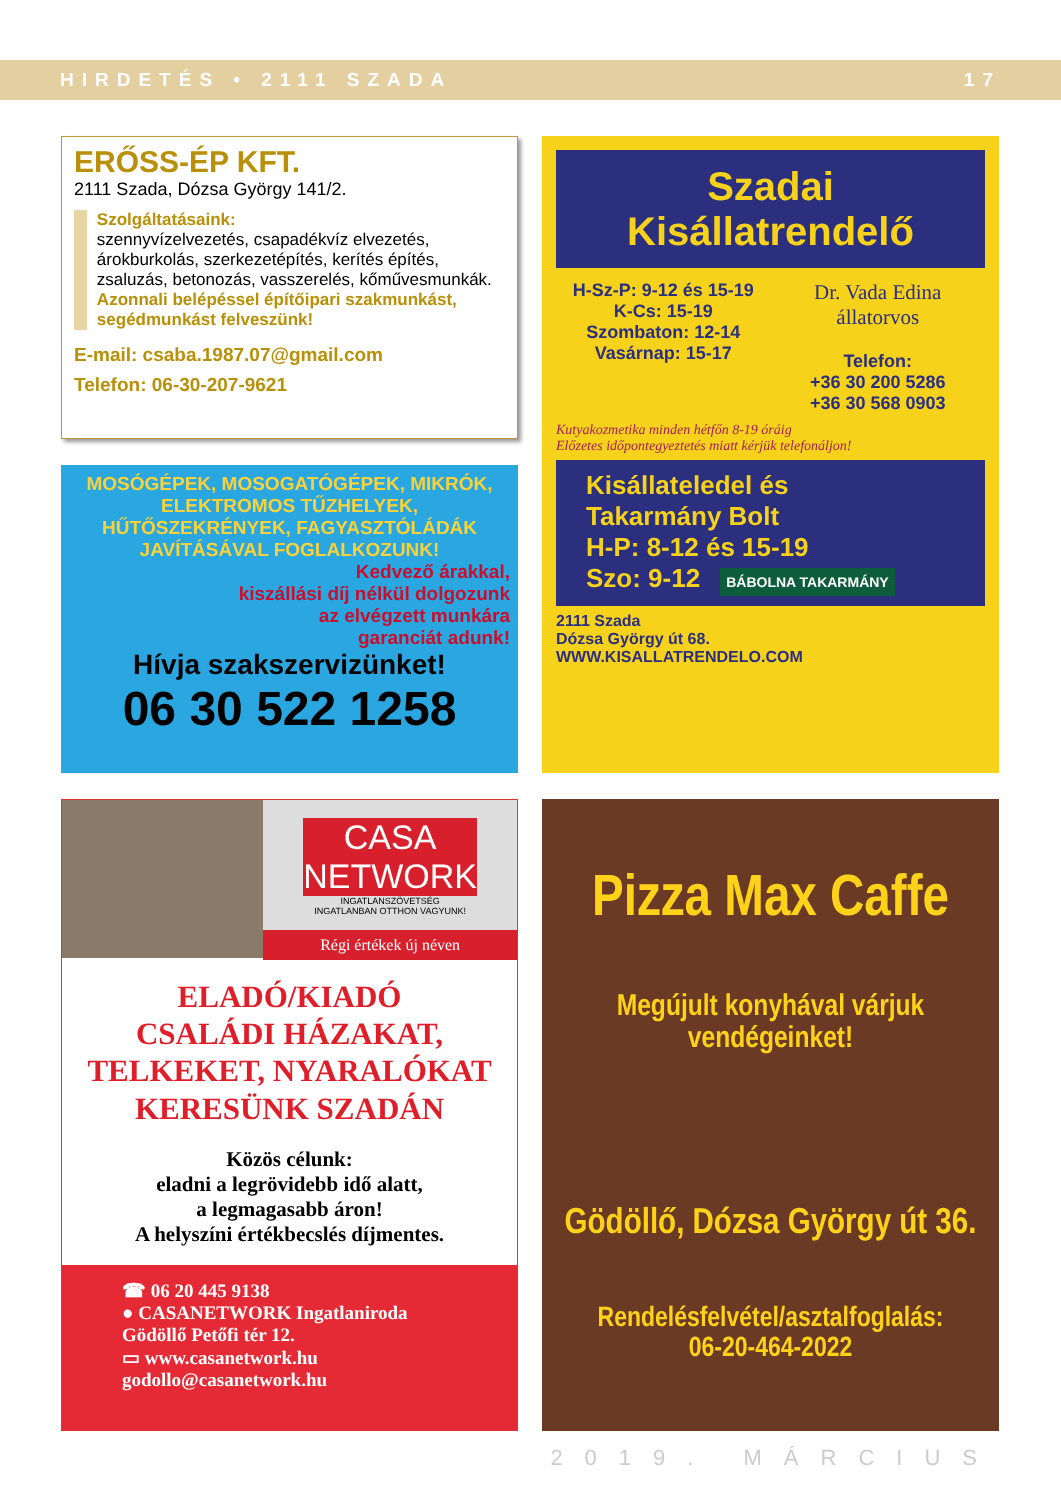HIRDETÉS • 2111 SZADA 17
ERŐSS-ÉP KFT.
2111 Szada, Dózsa György 141/2.
Szolgáltatásaink:
szennyvízelvezetés, csapadékvíz elvezetés, árokburkolás, szerkezetépítés, kerítés építés, zsaluzás, betonozás, vasszerelés, kőművesmunkák.
Azonnali belépéssel építőipari szakmunkást, segédmunkást felveszünk!
E-mail: csaba.1987.07@gmail.com
Telefon: 06-30-207-9621
MOSÓGÉPEK, MOSOGATÓGÉPEK, MIKRÓK, ELEKTROMOS TŰZHELYEK, HŰTŐSZEKRÉNYEK, FAGYASZTÓLÁDÁK JAVÍTÁSÁVAL FOGLALKOZUNK!
Kedvező árakkal,
kiszállási díj nélkül dolgozunk
az elvégzett munkára
garanciát adunk!
Hívja szakszervizünket!
06 30 522 1258
Szadai Kisállatrendelő
H-Sz-P: 9-12 és 15-19
K-Cs: 15-19
Szombaton: 12-14
Vasárnap: 15-17
Dr. Vada Edina
állatorvos
Telefon:
+36 30 200 5286
+36 30 568 0903
Kutyakozmetika minden hétfőn 8-19 óráig
Előzetes időpontegyeztetés miatt kérjük telefonáljon!
Kisállateledel és
Takarmány Bolt
H-P: 8-12 és 15-19
Szo: 9-12
BÁBOLNA TAKARMÁNY
2111 Szada
Dózsa György út 68.
WWW.KISALLATRENDELO.COM
CASA NETWORK
INGATLANSZÖVETSÉG
INGATLANBAN OTTHON VAGYUNK!
Régi értékek új néven
ELADÓ/KIADÓ
CSALÁDI HÁZAKAT,
TELKEKET, NYARALÓKAT
KERESÜNK SZADÁN
Közös célunk:
eladni a legrövidebb idő alatt,
a legmagasabb áron!
A helyszíni értékbecslés díjmentes.
☎ 06 20 445 9138
● CASANETWORK Ingatlaniroda
Gödöllő Petőfi tér 12.
▭ www.casanetwork.hu
godollo@casanetwork.hu
Pizza Max Caffe
Megújult konyhával várjuk
vendégeinket!
Gödöllő, Dózsa György út 36.
Rendelésfelvétel/asztalfoglalás:
06-20-464-2022
2019. MÁRCIUS